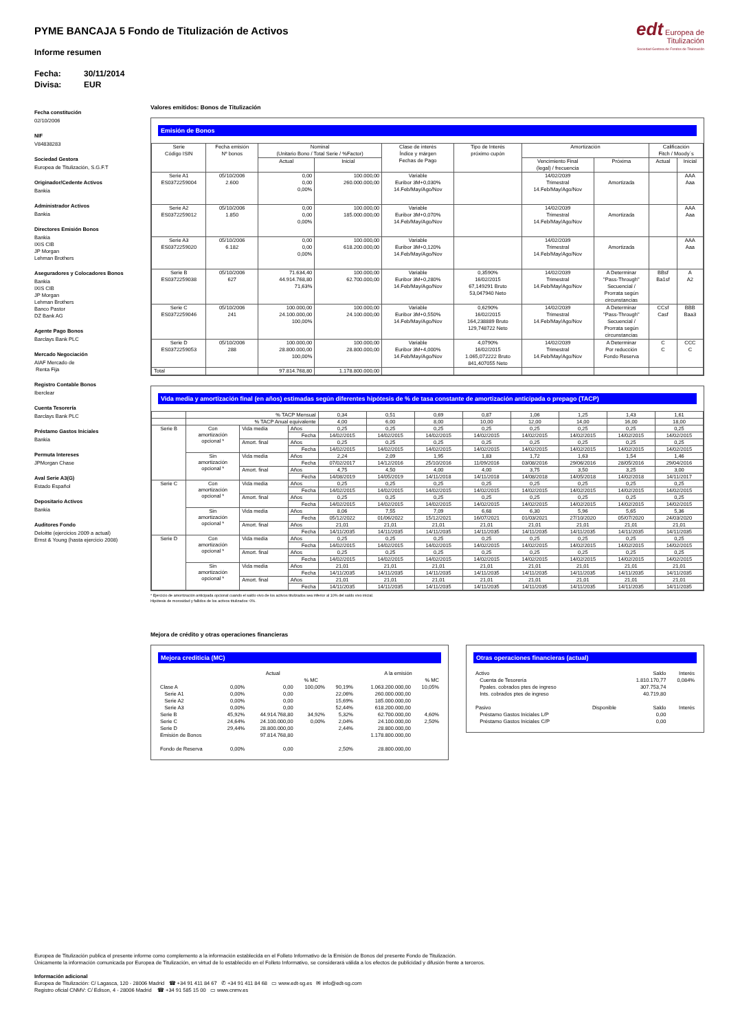PYME BANCAJA 5 Fondo de Titulización de Activos
Informe resumen
Fecha: 30/11/2014
Divisa: EUR
edt Europea de
Titulización
Sociedad Gestora de Fondos de Titulización
Fecha constitución
02/10/2006
NIF
V84838283
Sociedad Gestora
Europea de Titulización, S.G.F.T
Originador/Cedente Activos
Bankia
Administrador Activos
Bankia
Directores Emisión Bonos
Bankia
IXIS CIB
JP Morgan
Lehman Brothers
Aseguradores y Colocadores Bonos
Bankia
IXIS CIB
JP Morgan
Lehman Brothers
Banco Pastor
DZ Bank AG
Agente Pago Bonos
Barclays Bank PLC
Mercado Negociación
AIAF Mercado de
Renta Fija
Registro Contable Bonos
Iberclear
Cuenta Tesorería
Barclays Bank PLC
Préstamo Gastos Iniciales
Bankia
Permuta Intereses
JPMorgan Chase
Aval Serie A3(G)
Estado Español
Depositario Activos
Bankia
Auditores Fondo
Deloitte (ejercicios 2009 a actual)
Ernst & Young (hasta ejercicio 2008)
Valores emitidos: Bonos de Titulización
Emisión de Bonos
| Serie Código ISIN | Fecha emisión Nº bonos | Nominal (Unitario Bono / Total Serie / %Factor) | | Clase de interés Índice y márgen Fechas de Pago | Tipo de Interés próximo cupón | Amortización | | Calificación Fitch / Moody´s | |
| --- | --- | --- | --- | --- | --- | --- | --- | --- | --- |
| | | Actual | Inicial | | | Vencimiento Final (legal) / frecuencia | Próxima | Actual | Inicial |
| Serie A1 ES0372259004 | 05/10/2006 2.600 | 0,00 0,00 0,00% | 100.000,00 260.000.000,00 | Variable Euribor 3M+0,030% 14.Feb/May/Ago/Nov | | 14/02/2039 Trimestral 14.Feb/May/Ago/Nov | Amortizada | | AAA Aaa |
| Serie A2 ES0372259012 | 05/10/2006 1.850 | 0,00 0,00 0,00% | 100.000,00 185.000.000,00 | Variable Euribor 3M+0,070% 14.Feb/May/Ago/Nov | | 14/02/2039 Trimestral 14.Feb/May/Ago/Nov | Amortizada | | AAA Aaa |
| Serie A3 ES0372259020 | 05/10/2006 6.182 | 0,00 0,00 0,00% | 100.000,00 618.200.000,00 | Variable Euribor 3M+0,120% 14.Feb/May/Ago/Nov | | 14/02/2039 Trimestral 14.Feb/May/Ago/Nov | Amortizada | | AAA Aaa |
| Serie B ES0372259038 | 05/10/2006 627 | 71.634,40 44.914.768,80 71,63% | 100.000,00 62.700.000,00 | Variable Euribor 3M+0,280% 14.Feb/May/Ago/Nov | 0,3590% 16/02/2015 67,149291 Bruto 53,047940 Neto | 14/02/2039 Trimestral 14.Feb/May/Ago/Nov | A Determinar "Pass-Through" Secuencial / Prorrata según circunstancias | BBsf Ba1sf | A A2 |
| Serie C ES0372259046 | 05/10/2006 241 | 100.000,00 24.100.000,00 100,00% | 100.000,00 24.100.000,00 | Variable Euribor 3M+0,550% 14.Feb/May/Ago/Nov | 0,6290% 16/02/2015 164,238889 Bruto 129,748722 Neto | 14/02/2039 Trimestral 14.Feb/May/Ago/Nov | A Determinar "Pass-Through" Secuencial / Prorrata según circunstancias | CCsf Casf | BBB Baa3 |
| Serie D ES0372259053 | 05/10/2006 288 | 100.000,00 28.800.000,00 100,00% | 100.000,00 28.800.000,00 | Variable Euribor 3M+4,000% 14.Feb/May/Ago/Nov | 4,0790% 16/02/2015 1.065,072222 Bruto 841,407055 Neto | 14/02/2039 Trimestral 14.Feb/May/Ago/Nov | A Determinar Por reducción Fondo Reserva | C C | CCC C |
| Total | | 97.814.768,80 | 1.178.800.000,00 | | | | | | |
Vida media y amortización final (en años) estimadas según diferentes hipótesis de % de tasa constante de amortización anticipada o prepago (TACP)
| | % TACP Mensual | | | 0,34 | 0,51 | 0,69 | 0,87 | 1,06 | 1,25 | 1,43 | 1,61 |
| | % TACP Anual equivalente | | | 4,00 | 6,00 | 8,00 | 10,00 | 12,00 | 14,00 | 16,00 | 18,00 |
| Serie B | Con amortización opcional * | Vida media | Años | 0,25 | 0,25 | 0,25 | 0,25 | 0,25 | 0,25 | 0,25 | 0,25 |
| | | | Fecha | 14/02/2015 | 14/02/2015 | 14/02/2015 | 14/02/2015 | 14/02/2015 | 14/02/2015 | 14/02/2015 | 14/02/2015 |
| | | Amort. final | Años | 0,25 | 0,25 | 0,25 | 0,25 | 0,25 | 0,25 | 0,25 | 0,25 |
| | | | Fecha | 14/02/2015 | 14/02/2015 | 14/02/2015 | 14/02/2015 | 14/02/2015 | 14/02/2015 | 14/02/2015 | 14/02/2015 |
| | Sin amortización opcional * | Vida media | Años | 2,24 | 2,09 | 1,95 | 1,83 | 1,72 | 1,63 | 1,54 | 1,46 |
| | | | Fecha | 07/02/2017 | 14/12/2016 | 25/10/2016 | 11/09/2016 | 03/08/2016 | 29/06/2016 | 28/05/2016 | 29/04/2016 |
| | | Amort. final | Años | 4,75 | 4,50 | 4,00 | 4,00 | 3,75 | 3,50 | 3,25 | 3,00 |
| | | | Fecha | 14/08/2019 | 14/05/2019 | 14/11/2018 | 14/11/2018 | 14/08/2018 | 14/05/2018 | 14/02/2018 | 14/11/2017 |
| Serie C | Con amortización opcional * | Vida media | Años | 0,25 | 0,25 | 0,25 | 0,25 | 0,25 | 0,25 | 0,25 | 0,25 |
| | | | Fecha | 14/02/2015 | 14/02/2015 | 14/02/2015 | 14/02/2015 | 14/02/2015 | 14/02/2015 | 14/02/2015 | 14/02/2015 |
| | | Amort. final | Años | 0,25 | 0,25 | 0,25 | 0,25 | 0,25 | 0,25 | 0,25 | 0,25 |
| | | | Fecha | 14/02/2015 | 14/02/2015 | 14/02/2015 | 14/02/2015 | 14/02/2015 | 14/02/2015 | 14/02/2015 | 14/02/2015 |
| | Sin amortización opcional * | Vida media | Años | 8,06 | 7,55 | 7,09 | 6,68 | 6,30 | 5,96 | 5,65 | 5,36 |
| | | | Fecha | 05/12/2022 | 01/06/2022 | 15/12/2021 | 16/07/2021 | 01/03/2021 | 27/10/2020 | 05/07/2020 | 24/03/2020 |
| | | Amort. final | Años | 21,01 | 21,01 | 21,01 | 21,01 | 21,01 | 21,01 | 21,01 | 21,01 |
| | | | Fecha | 14/11/2035 | 14/11/2035 | 14/11/2035 | 14/11/2035 | 14/11/2035 | 14/11/2035 | 14/11/2035 | 14/11/2035 |
| Serie D | Con amortización opcional * | Vida media | Años | 0,25 | 0,25 | 0,25 | 0,25 | 0,25 | 0,25 | 0,25 | 0,25 |
| | | | Fecha | 14/02/2015 | 14/02/2015 | 14/02/2015 | 14/02/2015 | 14/02/2015 | 14/02/2015 | 14/02/2015 | 14/02/2015 |
| | | Amort. final | Años | 0,25 | 0,25 | 0,25 | 0,25 | 0,25 | 0,25 | 0,25 | 0,25 |
| | | | Fecha | 14/02/2015 | 14/02/2015 | 14/02/2015 | 14/02/2015 | 14/02/2015 | 14/02/2015 | 14/02/2015 | 14/02/2015 |
| | Sin amortización opcional * | Vida media | Años | 21,01 | 21,01 | 21,01 | 21,01 | 21,01 | 21,01 | 21,01 | 21,01 |
| | | | Fecha | 14/11/2035 | 14/11/2035 | 14/11/2035 | 14/11/2035 | 14/11/2035 | 14/11/2035 | 14/11/2035 | 14/11/2035 |
| | | Amort. final | Años | 21,01 | 21,01 | 21,01 | 21,01 | 21,01 | 21,01 | 21,01 | 21,01 |
| | | | Fecha | 14/11/2035 | 14/11/2035 | 14/11/2035 | 14/11/2035 | 14/11/2035 | 14/11/2035 | 14/11/2035 | 14/11/2035 |
* Ejercicio de amortización anticipada opcional cuando el saldo vivo de los activos titulizados sea inferior al 10% del saldo vivo inicial.
Hipótesis de morosidad y fallidos de los activos titulizados: 0%.
Mejora de crédito y otras operaciones financieras
Mejora crediticia (MC)
| | Actual | | | | A la emisión | |
| | | | % MC | | | % MC |
| Clase A | 0,00% | 0,00 | 100,00% | 90,19% | 1.063.200.000,00 | 10,05% |
| Serie A1 | 0,00% | 0,00 | | 22,06% | 260.000.000,00 | |
| Serie A2 | 0,00% | 0,00 | | 15,69% | 185.000.000,00 | |
| Serie A3 | 0,00% | 0,00 | | 52,44% | 618.200.000,00 | |
| Serie B | 45,92% | 44.914.768,80 | 34,92% | 5,32% | 62.700.000,00 | 4,60% |
| Serie C | 24,64% | 24.100.000,00 | 0,00% | 2,04% | 24.100.000,00 | 2,50% |
| Serie D | 29,44% | 28.800.000,00 | | 2,44% | 28.800.000,00 | |
| Emisión de Bonos | | 97.814.768,80 | | | 1.178.800.000,00 | |
| Fondo de Reserva | 0,00% | 0,00 | | 2,50% | 28.800.000,00 | |
Otras operaciones financieras (actual)
| Activo | | Saldo | Interés |
| Cuenta de Tesorería | | 1.810.170,77 | 0,084% |
| Ppales. cobrados ptes de ingreso | | 307.753,74 | |
| Ints. cobrados ptes de ingreso | | 40.719,80 | |
| Pasivo | Disponible | Saldo | Interés |
| Préstamo Gastos Iniciales L/P | | 0,00 | |
| Préstamo Gastos Iniciales C/P | | 0,00 | |
Europea de Titulización publica el presente informe como complemento a la información establecida en el Folleto Informativo de la Emisión de Bonos del presente Fondo de Titulización.
Únicamente la información comunicada por Europea de Titulización, en virtud de lo establecido en el Folleto Informativo, se considerará válida a los efectos de publicidad y difusión frente a terceros.
Información adicional
Europea de Titulización: C/ Lagasca, 120 - 28006 Madrid ☎ +34 91 411 84 67 ✆ +34 91 411 84 68 ▭ www.edt-sg.es ✉ info@edt-sg.com
Registro oficial CNMV: C/ Edison, 4 - 28006 Madrid ☎ +34 91 585 15 00 ▭ www.cnmv.es